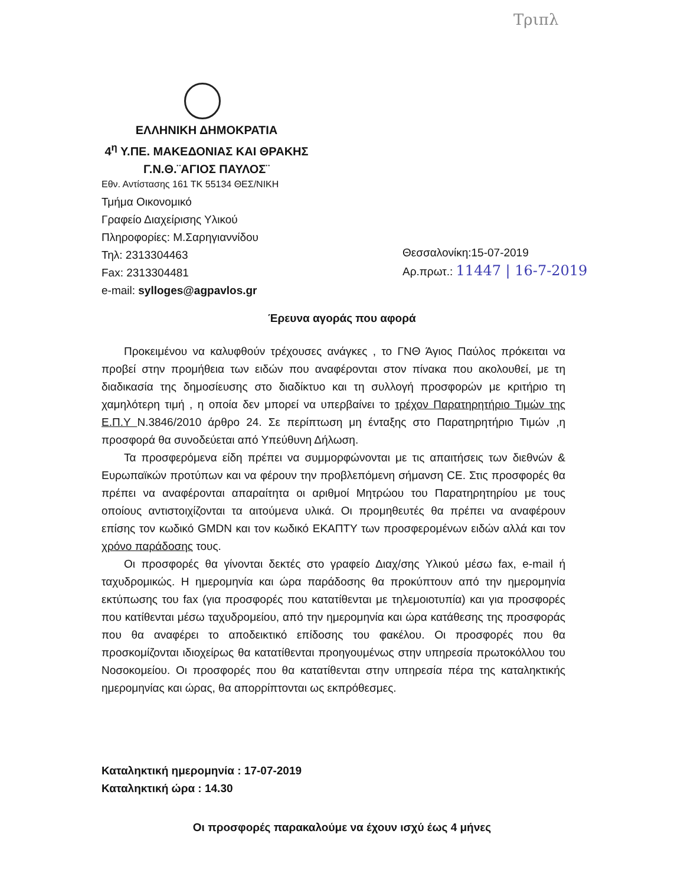Τριπλ
ΕΛΛΗΝΙΚΗ ΔΗΜΟΚΡΑΤΙΑ
4<sup>η</sup> Υ.ΠΕ. ΜΑΚΕΔΟΝΙΑΣ ΚΑΙ ΘΡΑΚΗΣ
Γ.Ν.Θ.¨ΑΓΙΟΣ ΠΑΥΛΟΣ¨
Εθν. Αντίστασης 161 ΤΚ 55134 ΘΕΣ/ΝΙΚΗ
Τμήμα Οικονομικό
Γραφείο Διαχείρισης Υλικού
Πληροφορίες: Μ.Σαρηγιαννίδου
Τηλ: 2313304463
Fax: 2313304481
e-mail: sylloges@agpavlos.gr
Θεσσαλονίκη:15-07-2019
Αρ.πρωτ.: 11447 | 16-7-2019
Έρευνα αγοράς που αφορά
Προκειμένου να καλυφθούν τρέχουσες ανάγκες , το ΓΝΘ Άγιος Παύλος πρόκειται να προβεί στην προμήθεια των ειδών που αναφέρονται στον πίνακα που ακολουθεί, με τη διαδικασία της δημοσίευσης στο διαδίκτυο και τη συλλογή προσφορών με κριτήριο τη χαμηλότερη τιμή , η οποία δεν μπορεί να υπερβαίνει το τρέχον Παρατηρητήριο Τιμών της Ε.Π.Υ Ν.3846/2010 άρθρο 24. Σε περίπτωση μη ένταξης στο Παρατηρητήριο Τιμών ,η προσφορά θα συνοδεύεται από Υπεύθυνη Δήλωση.
Τα προσφερόμενα είδη πρέπει να συμμορφώνονται με τις απαιτήσεις των διεθνών & Ευρωπαϊκών προτύπων και να φέρουν την προβλεπόμενη σήμανση CE. Στις προσφορές θα πρέπει να αναφέρονται απαραίτητα οι αριθμοί Μητρώου του Παρατηρητηρίου με τους οποίους αντιστοιχίζονται τα αιτούμενα υλικά. Οι προμηθευτές θα πρέπει να αναφέρουν επίσης τον κωδικό GMDN και τον κωδικό ΕΚΑΠΤΥ των προσφερομένων ειδών αλλά και τον χρόνο παράδοσης τους.
Οι προσφορές θα γίνονται δεκτές στο γραφείο Διαχ/σης Υλικού μέσω fax, e-mail ή ταχυδρομικώς. Η ημερομηνία και ώρα παράδοσης θα προκύπτουν από την ημερομηνία εκτύπωσης του fax (για προσφορές που κατατίθενται με τηλεμοιοτυπία) και για προσφορές που κατίθενται μέσω ταχυδρομείου, από την ημερομηνία και ώρα κατάθεσης της προσφοράς που θα αναφέρει το αποδεικτικό επίδοσης του φακέλου. Οι προσφορές που θα προσκομίζονται ιδιοχείρως θα κατατίθενται προηγουμένως στην υπηρεσία πρωτοκόλλου του Νοσοκομείου. Οι προσφορές που θα κατατίθενται στην υπηρεσία πέρα της καταληκτικής ημερομηνίας και ώρας, θα απορρίπτονται ως εκπρόθεσμες.
Καταληκτική ημερομηνία : 17-07-2019
Καταληκτική ώρα : 14.30
Οι προσφορές παρακαλούμε να έχουν ισχύ έως 4 μήνες